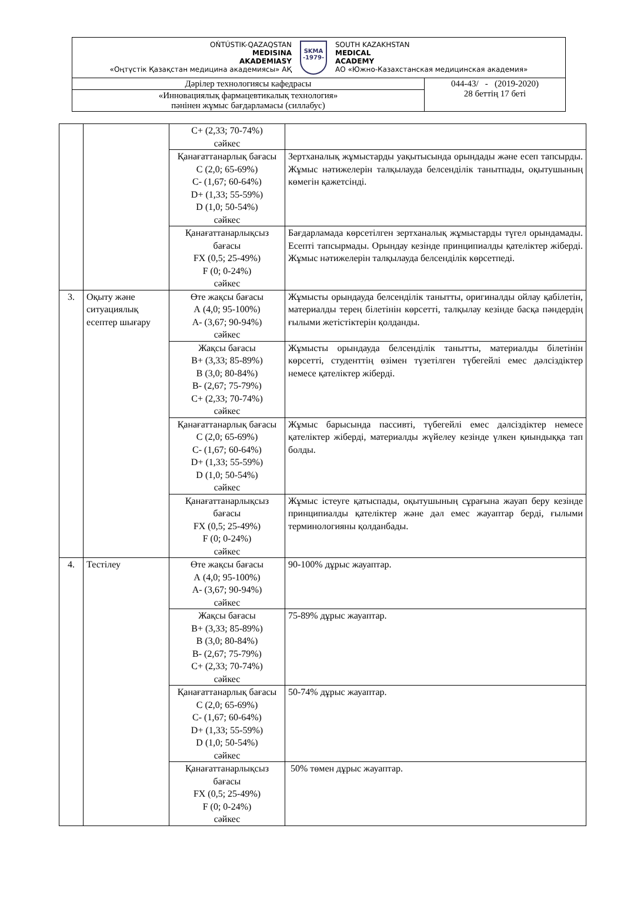| OŃTÚSTIK-QAZAQSTAN MEDISINA AKADEMIASY «Оңтүстік Қазақстан медицина академиясы» АҚ SKMA -1979- SOUTH KAZAKHSTAN MEDICAL ACADEMY АО «Южно-Казахстанская медицинская академия» | |
| Дәрілер технологиясы кафедрасы | 044-43/ - (2019-2020) 28 беттің 17 беті |
| «Инновациялық фармацевтикалық технология» пәнінен жұмыс бағдарламасы (силлабус) | |
| | | C+ (2,33; 70-74%) сәйкес | |
| | | Қанағаттанарлық бағасы C (2,0; 65-69%) C- (1,67; 60-64%) D+ (1,33; 55-59%) D (1,0; 50-54%) сәйкес | Зертханалық жұмыстарды уақытысында орындады және есеп тапсырды. Жұмыс нәтижелерін талқылауда белсенділік танытпады, оқытушының көмегін қажетсінді. |
| | | Қанағаттанарлықсыз бағасы FX (0,5; 25-49%) F (0; 0-24%) сәйкес | Бағдарламада көрсетілген зертханалық жұмыстарды түгел орындамады. Есепті тапсырмады. Орындау кезінде принципиалды қателіктер жіберді. Жұмыс нәтижелерін талқылауда белсенділік көрсетпеді. |
| 3. | Оқыту және ситуациялық есептер шығару | Өте жақсы бағасы А (4,0; 95-100%) А- (3,67; 90-94%) сәйкес | Жұмысты орындауда белсенділік танытты, оригиналды ойлау қабілетін, материалды терең білетінін көрсетті, талқылау кезінде басқа пәндердің ғылыми жетістіктерін қолданды. |
| | | Жақсы бағасы B+ (3,33; 85-89%) B (3,0; 80-84%) B- (2,67; 75-79%) C+ (2,33; 70-74%) сәйкес | Жұмысты орындауда белсенділік танытты, материалды білетінін көрсетті, студенттің өзімен түзетілген түбегейлі емес дәлсіздіктер немесе қателіктер жіберді. |
| | | Қанағаттанарлық бағасы C (2,0; 65-69%) C- (1,67; 60-64%) D+ (1,33; 55-59%) D (1,0; 50-54%) сәйкес | Жұмыс барысында пассивті, түбегейлі емес дәлсіздіктер немесе қателіктер жіберді, материалды жүйелеу кезінде үлкен қиындыққа тап болды. |
| | | Қанағаттанарлықсыз бағасы FX (0,5; 25-49%) F (0; 0-24%) сәйкес | Жұмыс істеуге қатыспады, оқытушының сұрағына жауап беру кезінде принципиалды қателіктер және дәл емес жауаптар берді, ғылыми терминологияны қолданбады. |
| 4. | Тестілеу | Өте жақсы бағасы А (4,0; 95-100%) А- (3,67; 90-94%) сәйкес | 90-100% дұрыс жауаптар. |
| | | Жақсы бағасы B+ (3,33; 85-89%) B (3,0; 80-84%) B- (2,67; 75-79%) C+ (2,33; 70-74%) сәйкес | 75-89% дұрыс жауаптар. |
| | | Қанағаттанарлық бағасы C (2,0; 65-69%) C- (1,67; 60-64%) D+ (1,33; 55-59%) D (1,0; 50-54%) сәйкес | 50-74% дұрыс жауаптар. |
| | | Қанағаттанарлықсыз бағасы FX (0,5; 25-49%) F (0; 0-24%) сәйкес | 50% төмен дұрыс жауаптар. |